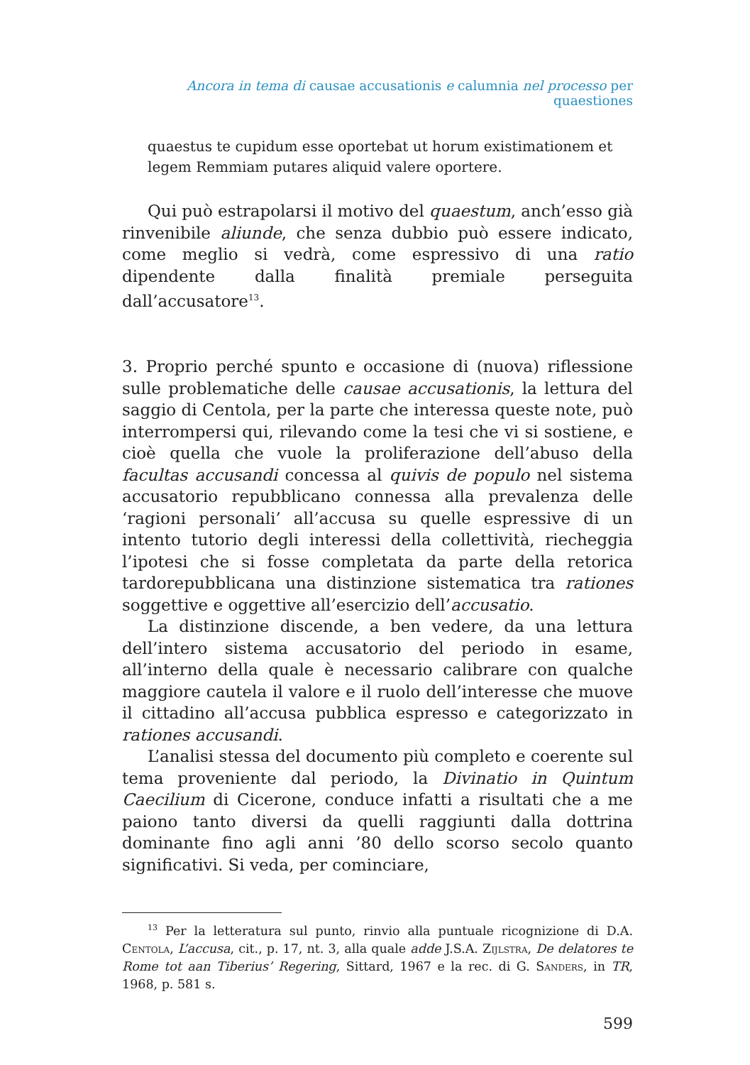Ancora in tema di causae accusationis e calumnia nel processo per quaestiones
quaestus te cupidum esse oportebat ut horum existimationem et legem Remmiam putares aliquid valere oportere.
Qui può estrapolarsi il motivo del quaestum, anch’esso già rinvenibile aliunde, che senza dubbio può essere indicato, come meglio si vedrà, come espressivo di una ratio dipendente dalla finalità premiale perseguita dall’accusatore<sup>13</sup>.
3. Proprio perché spunto e occasione di (nuova) riflessione sulle problematiche delle causae accusationis, la lettura del saggio di Centola, per la parte che interessa queste note, può interrompersi qui, rilevando come la tesi che vi si sostiene, e cioè quella che vuole la proliferazione dell’abuso della facultas accusandi concessa al quivis de populo nel sistema accusatorio repubblicano connessa alla prevalenza delle ‘ragioni personali’ all’accusa su quelle espressive di un intento tutorio degli interessi della collettività, riecheggia l’ipotesi che si fosse completata da parte della retorica tardorepubblicana una distinzione sistematica tra rationes soggettive e oggettive all’esercizio dell’accusatio.
La distinzione discende, a ben vedere, da una lettura dell’intero sistema accusatorio del periodo in esame, all’interno della quale è necessario calibrare con qualche maggiore cautela il valore e il ruolo dell’interesse che muove il cittadino all’accusa pubblica espresso e categorizzato in rationes accusandi.
L’analisi stessa del documento più completo e coerente sul tema proveniente dal periodo, la Divinatio in Quintum Caecilium di Cicerone, conduce infatti a risultati che a me paiono tanto diversi da quelli raggiunti dalla dottrina dominante fino agli anni ’80 dello scorso secolo quanto significativi. Si veda, per cominciare,
<sup>13</sup> Per la letteratura sul punto, rinvio alla puntuale ricognizione di D.A. Centola, L’accusa, cit., p. 17, nt. 3, alla quale adde J.S.A. Zijlstra, De delatores te Rome tot aan Tiberius’ Regering, Sittard, 1967 e la rec. di G. Sanders, in TR, 1968, p. 581 s.
599